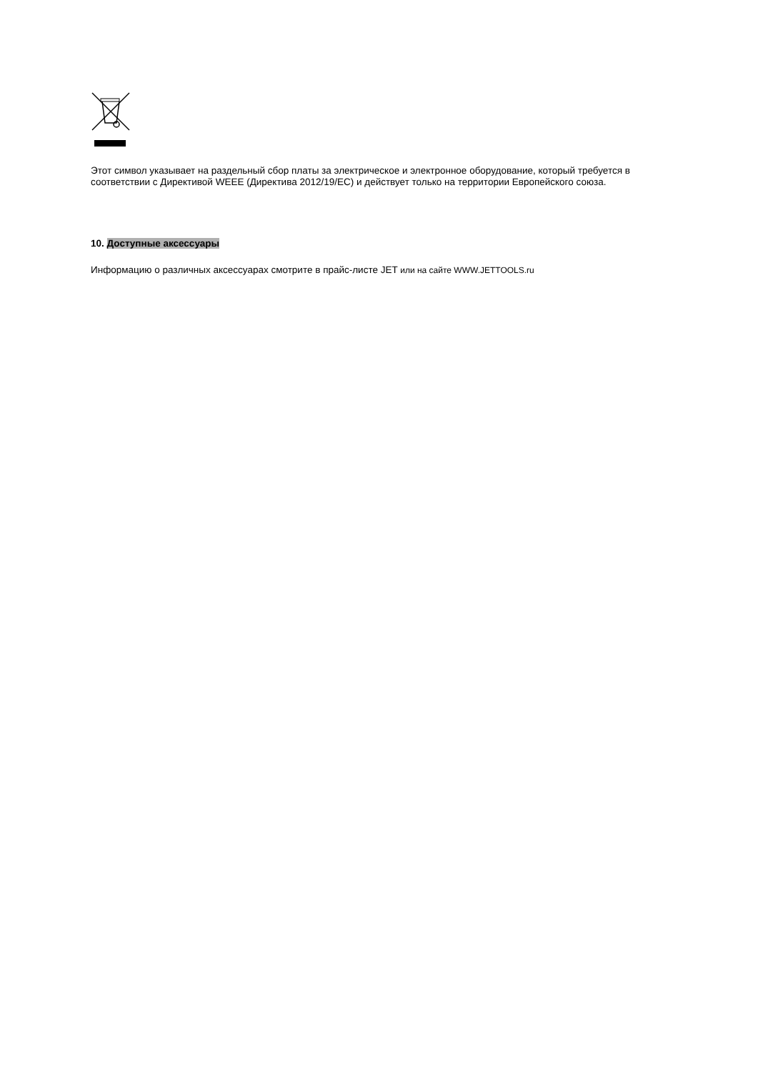Этот символ указывает на раздельный сбор платы за электрическое и электронное оборудование, который требуется в соответствии с Директивой WEEE (Директива 2012/19/EC) и действует только на территории Европейского союза.
10. Доступные аксессуары
Информацию о различных аксессуарах смотрите в прайс-листе JET или на сайте WWW.JETTOOLS.ru